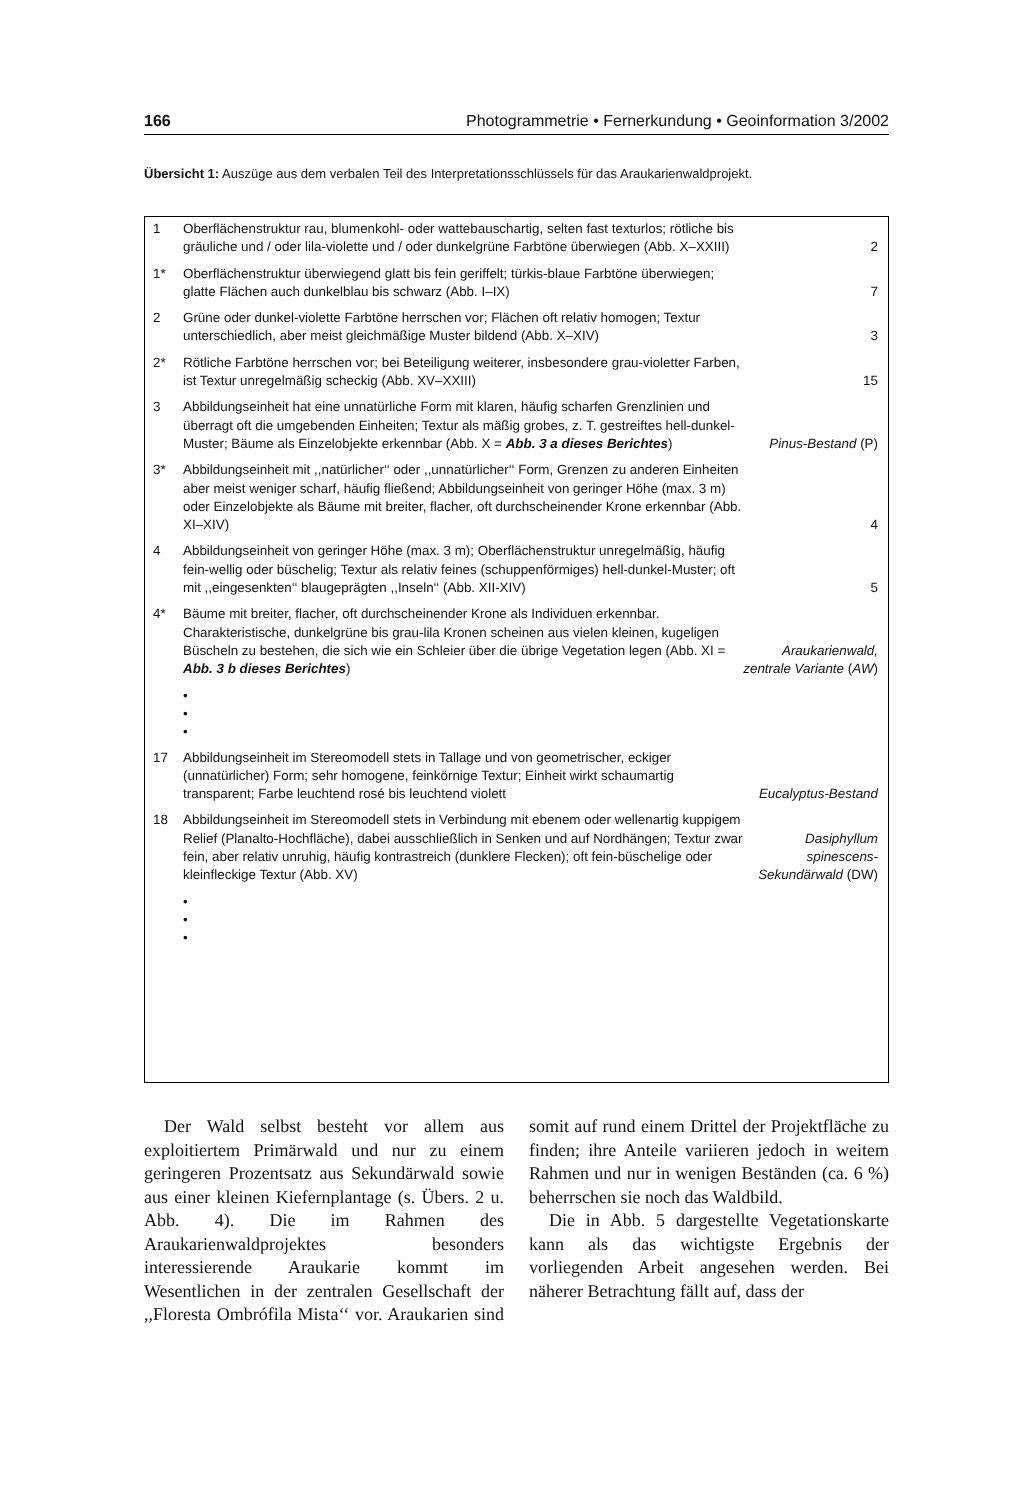166 Photogrammetrie • Fernerkundung • Geoinformation 3/2002
Übersicht 1: Auszüge aus dem verbalen Teil des Interpretationsschlüssels für das Araukarienwaldprojekt.
| 1 | Oberflächenstruktur rau, blumenkohl- oder wattebauschartig, selten fast texturlos; rötliche bis gräuliche und / oder lila-violette und / oder dunkelgrüne Farbtöne überwiegen (Abb. X–XXIII) | 2 |
| 1* | Oberflächenstruktur überwiegend glatt bis fein geriffelt; türkis-blaue Farbtöne überwiegen; glatte Flächen auch dunkelblau bis schwarz (Abb. I–IX) | 7 |
| 2 | Grüne oder dunkel-violette Farbtöne herrschen vor; Flächen oft relativ homogen; Textur unterschiedlich, aber meist gleichmäßige Muster bildend (Abb. X–XIV) | 3 |
| 2* | Rötliche Farbtöne herrschen vor; bei Beteiligung weiterer, insbesondere grau-violetter Farben, ist Textur unregelmäßig scheckig (Abb. XV–XXIII) | 15 |
| 3 | Abbildungseinheit hat eine unnatürliche Form mit klaren, häufig scharfen Grenzlinien und überragt oft die umgebenden Einheiten; Textur als mäßig grobes, z. T. gestreiftes hell-dunkel-Muster; Bäume als Einzelobjekte erkennbar (Abb. X = Abb. 3 a dieses Berichtes ) | Pinus-Bestand (P) |
| 3* | Abbildungseinheit mit ,,natürlicher‘‘ oder ,,unnatürlicher‘‘ Form, Grenzen zu anderen Einheiten aber meist weniger scharf, häufig fließend; Abbildungseinheit von geringer Höhe (max. 3 m) oder Einzelobjekte als Bäume mit breiter, flacher, oft durchscheinender Krone erkennbar (Abb. XI–XIV) | 4 |
| 4 | Abbildungseinheit von geringer Höhe (max. 3 m); Oberflächenstruktur unregelmäßig, häufig fein-wellig oder büschelig; Textur als relativ feines (schuppenförmiges) hell-dunkel-Muster; oft mit ,,eingesenkten‘‘ blaugeprägten ,,Inseln‘‘ (Abb. XII-XIV) | 5 |
| 4* | Bäume mit breiter, flacher, oft durchscheinender Krone als Individuen erkennbar. Charakteristische, dunkelgrüne bis grau-lila Kronen scheinen aus vielen kleinen, kugeligen Büscheln zu bestehen, die sich wie ein Schleier über die übrige Vegetation legen (Abb. XI = Abb. 3 b dieses Berichtes ) | Araukarienwald, zentrale Variante ( AW ) |
| • • • | | |
| 17 | Abbildungseinheit im Stereomodell stets in Tallage und von geometrischer, eckiger (unnatürlicher) Form; sehr homogene, feinkörnige Textur; Einheit wirkt schaumartig transparent; Farbe leuchtend rosé bis leuchtend violett | Eucalyptus-Bestand |
| 18 | Abbildungseinheit im Stereomodell stets in Verbindung mit ebenem oder wellenartig kuppigem Relief (Planalto-Hochfläche), dabei ausschließlich in Senken und auf Nordhängen; Textur zwar fein, aber relativ unruhig, häufig kontrastreich (dunklere Flecken); oft fein-büschelige oder kleinfleckige Textur (Abb. XV) | Dasiphyllum spinescens- Sekundärwald (DW) |
| • • • | | |
Der Wald selbst besteht vor allem aus exploitiertem Primärwald und nur zu einem geringeren Prozentsatz aus Sekundärwald sowie aus einer kleinen Kiefernplantage (s. Übers. 2 u. Abb. 4). Die im Rahmen des Araukarienwaldprojektes besonders interessierende Araukarie kommt im Wesentlichen in der zentralen Gesellschaft der ,,Floresta Ombrófila Mista‘‘ vor. Araukarien sind somit auf rund einem Drittel der Projektfläche zu finden; ihre Anteile variieren jedoch in weitem Rahmen und nur in wenigen Beständen (ca. 6 %) beherrschen sie noch das Waldbild.
Die in Abb. 5 dargestellte Vegetationskarte kann als das wichtigste Ergebnis der vorliegenden Arbeit angesehen werden. Bei näherer Betrachtung fällt auf, dass der